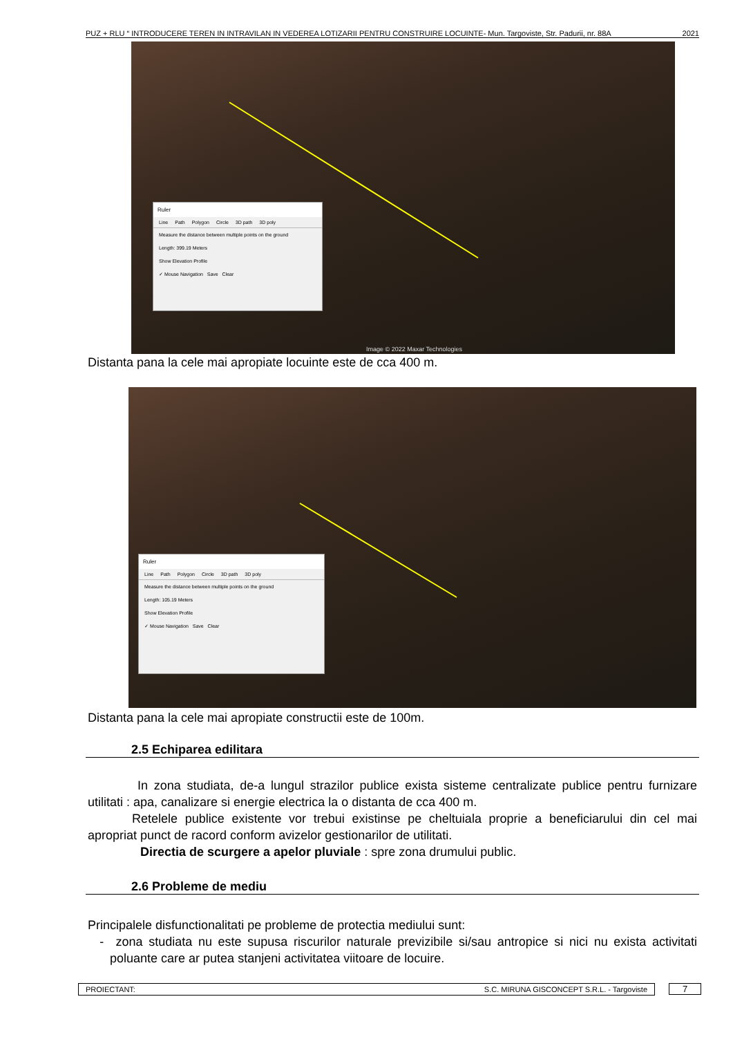PUZ + RLU “ INTRODUCERE TEREN IN INTRAVILAN IN VEDEREA LOTIZARII PENTRU CONSTRUIRE LOCUINTE- Mun. Targoviste, Str. Padurii, nr. 88A 2021
Ruler
Line Path Polygon Circle 3D path 3D poly
Measure the distance between multiple points on the ground
Length: 399.19 Meters
Show Elevation Profile
✓ Mouse Navigation Save Clear
Image © 2022 Maxar Technologies
Distanta pana la cele mai apropiate locuinte este de cca 400 m.
Ruler
Line Path Polygon Circle 3D path 3D poly
Measure the distance between multiple points on the ground
Length: 105.19 Meters
Show Elevation Profile
✓ Mouse Navigation Save Clear
Distanta pana la cele mai apropiate constructii este de 100m.
2.5 Echiparea edilitara
In zona studiata, de-a lungul strazilor publice exista sisteme centralizate publice pentru furnizare utilitati : apa, canalizare si energie electrica la o distanta de cca 400 m.
Retelele publice existente vor trebui existinse pe cheltuiala proprie a beneficiarului din cel mai apropriat punct de racord conform avizelor gestionarilor de utilitati.
Directia de scurgere a apelor pluviale : spre zona drumului public.
2.6 Probleme de mediu
Principalele disfunctionalitati pe probleme de protectia mediului sunt:
- zona studiata nu este supusa riscurilor naturale previzibile si/sau antropice si nici nu exista activitati poluante care ar putea stanjeni activitatea viitoare de locuire.
PROIECTANT: S.C. MIRUNA GISCONCEPT S.R.L. - Targoviste 7